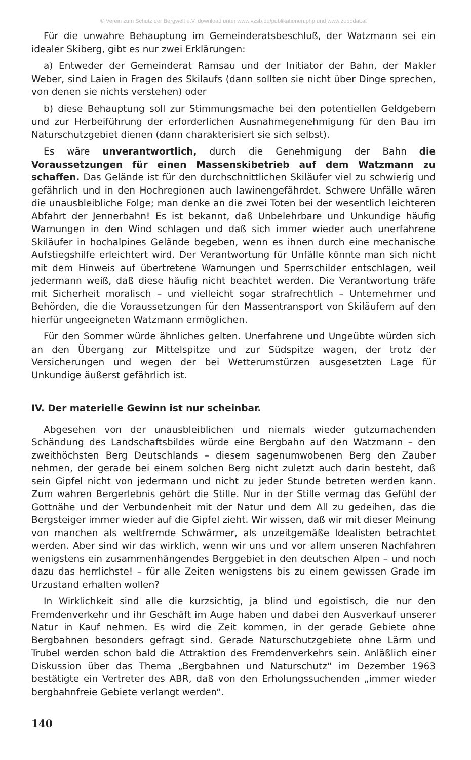© Verein zum Schutz der Bergwelt e.V. download unter www.vzsb.de/publikationen.php und www.zobodat.at
Für die unwahre Behauptung im Gemeinderatsbeschluß, der Watzmann sei ein idealer Skiberg, gibt es nur zwei Erklärungen:
a) Entweder der Gemeinderat Ramsau und der Initiator der Bahn, der Makler Weber, sind Laien in Fragen des Skilaufs (dann sollten sie nicht über Dinge sprechen, von denen sie nichts verstehen) oder
b) diese Behauptung soll zur Stimmungsmache bei den potentiellen Geldgebern und zur Herbeiführung der erforderlichen Ausnahmegenehmigung für den Bau im Naturschutzgebiet dienen (dann charakterisiert sie sich selbst).
Es wäre unverantwortlich, durch die Genehmigung der Bahn die Voraussetzungen für einen Massenskibetrieb auf dem Watzmann zu schaffen. Das Gelände ist für den durchschnittlichen Skiläufer viel zu schwierig und gefährlich und in den Hochregionen auch lawinengefährdet. Schwere Unfälle wären die unausbleibliche Folge; man denke an die zwei Toten bei der wesentlich leichteren Abfahrt der Jennerbahn! Es ist bekannt, daß Unbelehrbare und Unkundige häufig Warnungen in den Wind schlagen und daß sich immer wieder auch unerfahrene Skiläufer in hochalpines Gelände begeben, wenn es ihnen durch eine mechanische Aufstiegshilfe erleichtert wird. Der Verantwortung für Unfälle könnte man sich nicht mit dem Hinweis auf übertretene Warnungen und Sperrschilder entschlagen, weil jedermann weiß, daß diese häufig nicht beachtet werden. Die Verantwortung träfe mit Sicherheit moralisch – und vielleicht sogar strafrechtlich – Unternehmer und Behörden, die die Voraussetzungen für den Massentransport von Skiläufern auf den hierfür ungeeigneten Watzmann ermöglichen.
Für den Sommer würde ähnliches gelten. Unerfahrene und Ungeübte würden sich an den Übergang zur Mittelspitze und zur Südspitze wagen, der trotz der Versicherungen und wegen der bei Wetterumstürzen ausgesetzten Lage für Unkundige äußerst gefährlich ist.
IV. Der materielle Gewinn ist nur scheinbar.
Abgesehen von der unausbleiblichen und niemals wieder gutzumachenden Schändung des Landschaftsbildes würde eine Bergbahn auf den Watzmann – den zweithöchsten Berg Deutschlands – diesem sagenumwobenen Berg den Zauber nehmen, der gerade bei einem solchen Berg nicht zuletzt auch darin besteht, daß sein Gipfel nicht von jedermann und nicht zu jeder Stunde betreten werden kann. Zum wahren Bergerlebnis gehört die Stille. Nur in der Stille vermag das Gefühl der Gottnähe und der Verbundenheit mit der Natur und dem All zu gedeihen, das die Bergsteiger immer wieder auf die Gipfel zieht. Wir wissen, daß wir mit dieser Meinung von manchen als weltfremde Schwärmer, als unzeitgemäße Idealisten betrachtet werden. Aber sind wir das wirklich, wenn wir uns und vor allem unseren Nachfahren wenigstens ein zusammenhängendes Berggebiet in den deutschen Alpen – und noch dazu das herrlichste! – für alle Zeiten wenigstens bis zu einem gewissen Grade im Urzustand erhalten wollen?
In Wirklichkeit sind alle die kurzsichtig, ja blind und egoistisch, die nur den Fremdenverkehr und ihr Geschäft im Auge haben und dabei den Ausverkauf unserer Natur in Kauf nehmen. Es wird die Zeit kommen, in der gerade Gebiete ohne Bergbahnen besonders gefragt sind. Gerade Naturschutzgebiete ohne Lärm und Trubel werden schon bald die Attraktion des Fremdenverkehrs sein. Anläßlich einer Diskussion über das Thema „Bergbahnen und Naturschutz“ im Dezember 1963 bestätigte ein Vertreter des ABR, daß von den Erholungssuchenden „immer wieder bergbahnfreie Gebiete verlangt werden“.
140